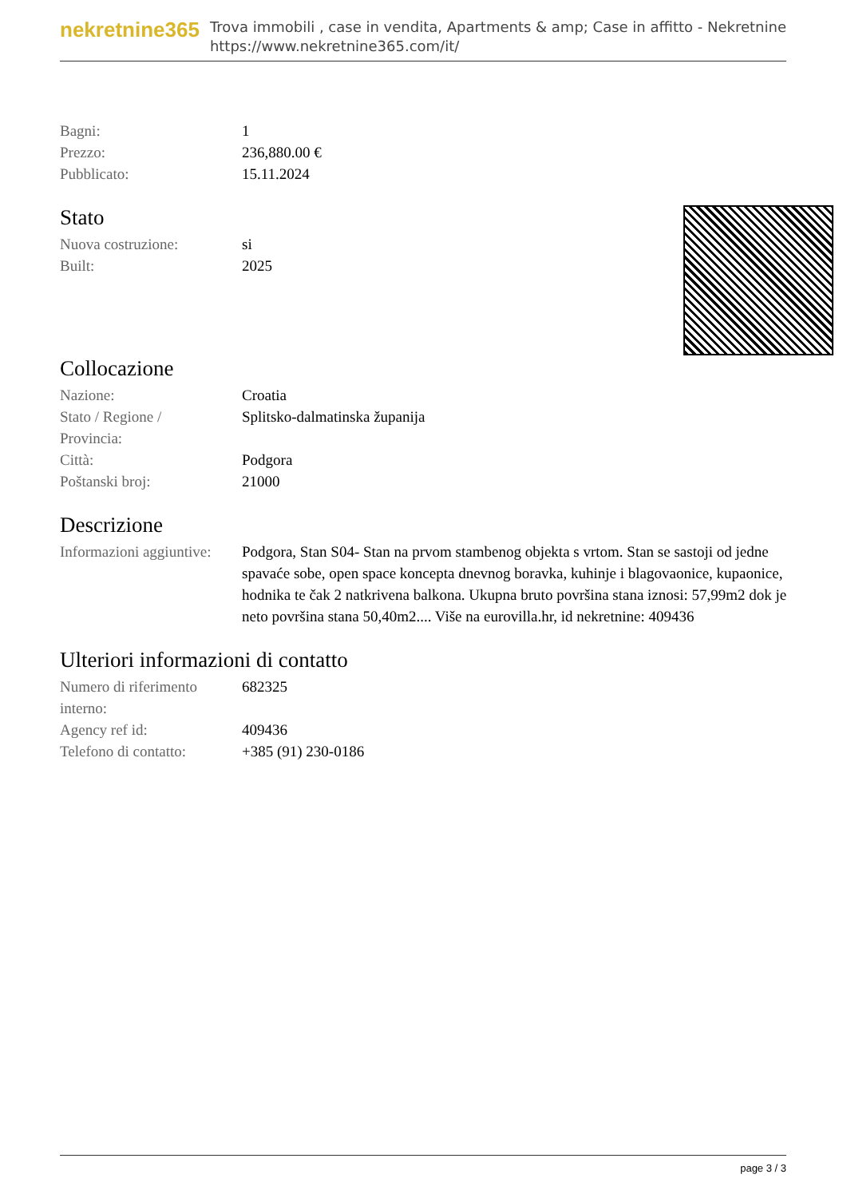nekretnine365
Trova immobili , case in vendita, Apartments & amp; Case in affitto - Nekretnine
https://www.nekretnine365.com/it/
| Bagni: | 1 |
| Prezzo: | 236,880.00 € |
| Pubblicato: | 15.11.2024 |
Stato
| Nuova costruzione: | si |
| Built: | 2025 |
Collocazione
| Nazione: | Croatia |
| Stato / Regione / Provincia: | Splitsko-dalmatinska županija |
| Città: | Podgora |
| Poštanski broj: | 21000 |
Descrizione
| Informazioni aggiuntive: | Podgora, Stan S04- Stan na prvom stambenog objekta s vrtom. Stan se sastoji od jedne spavaće sobe, open space koncepta dnevnog boravka, kuhinje i blagovaonice, kupaonice, hodnika te čak 2 natkrivena balkona. Ukupna bruto površina stana iznosi: 57,99m2 dok je neto površina stana 50,40m2.... Više na eurovilla.hr, id nekretnine: 409436 |
Ulteriori informazioni di contatto
| Numero di riferimento interno: | 682325 |
| Agency ref id: | 409436 |
| Telefono di contatto: | +385 (91) 230-0186 |
page 3 / 3